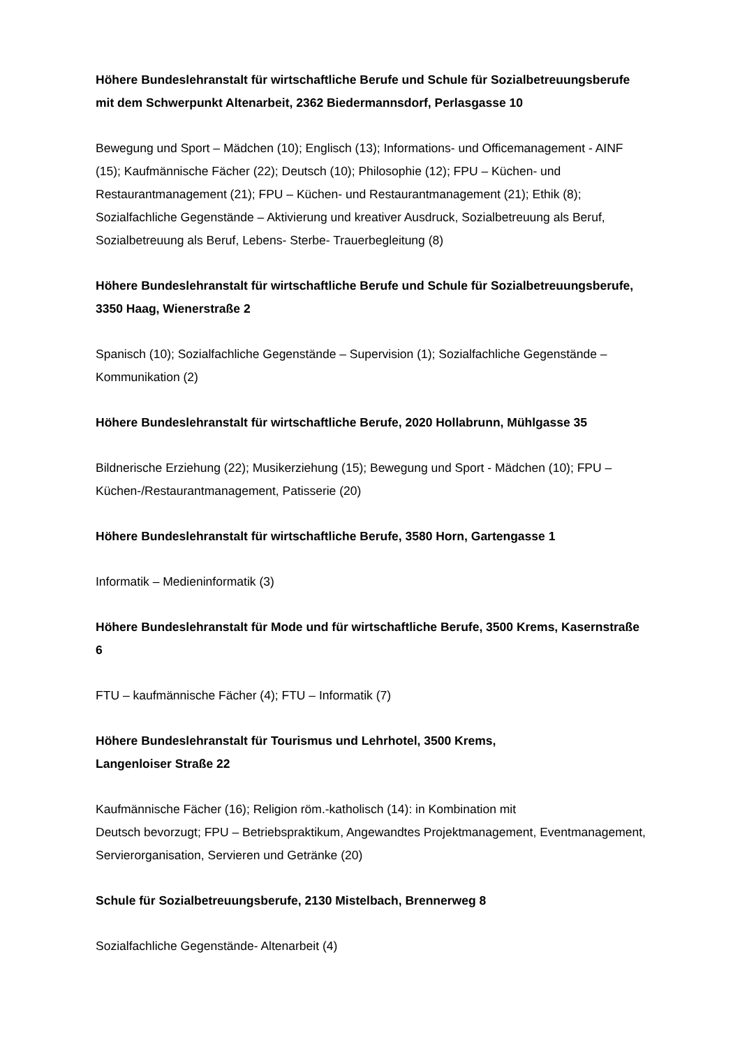Höhere Bundeslehranstalt für wirtschaftliche Berufe und Schule für Sozialbetreuungsberufe mit dem Schwerpunkt Altenarbeit, 2362 Biedermannsdorf, Perlasgasse 10
Bewegung und Sport – Mädchen (10); Englisch (13); Informations- und Officemanagement - AINF (15); Kaufmännische Fächer (22); Deutsch (10); Philosophie (12); FPU – Küchen- und Restaurantmanagement (21); FPU – Küchen- und Restaurantmanagement (21); Ethik (8); Sozialfachliche Gegenstände – Aktivierung und kreativer Ausdruck, Sozialbetreuung als Beruf, Sozialbetreuung als Beruf, Lebens- Sterbe- Trauerbegleitung (8)
Höhere Bundeslehranstalt für wirtschaftliche Berufe und Schule für Sozialbetreuungsberufe, 3350 Haag, Wienerstraße 2
Spanisch (10); Sozialfachliche Gegenstände – Supervision (1); Sozialfachliche Gegenstände – Kommunikation (2)
Höhere Bundeslehranstalt für wirtschaftliche Berufe, 2020 Hollabrunn, Mühlgasse 35
Bildnerische Erziehung (22); Musikerziehung (15); Bewegung und Sport - Mädchen (10); FPU – Küchen-/Restaurantmanagement, Patisserie (20)
Höhere Bundeslehranstalt für wirtschaftliche Berufe, 3580 Horn, Gartengasse 1
Informatik – Medieninformatik (3)
Höhere Bundeslehranstalt für Mode und für wirtschaftliche Berufe, 3500 Krems, Kasernstraße 6
FTU – kaufmännische Fächer (4); FTU – Informatik (7)
Höhere Bundeslehranstalt für Tourismus und Lehrhotel, 3500 Krems,
Langenloiser Straße 22
Kaufmännische Fächer (16); Religion röm.-katholisch (14): in Kombination mit
Deutsch bevorzugt; FPU – Betriebspraktikum, Angewandtes Projektmanagement, Eventmanagement, Servierorganisation, Servieren und Getränke (20)
Schule für Sozialbetreuungsberufe, 2130 Mistelbach, Brennerweg 8
Sozialfachliche Gegenstände- Altenarbeit (4)